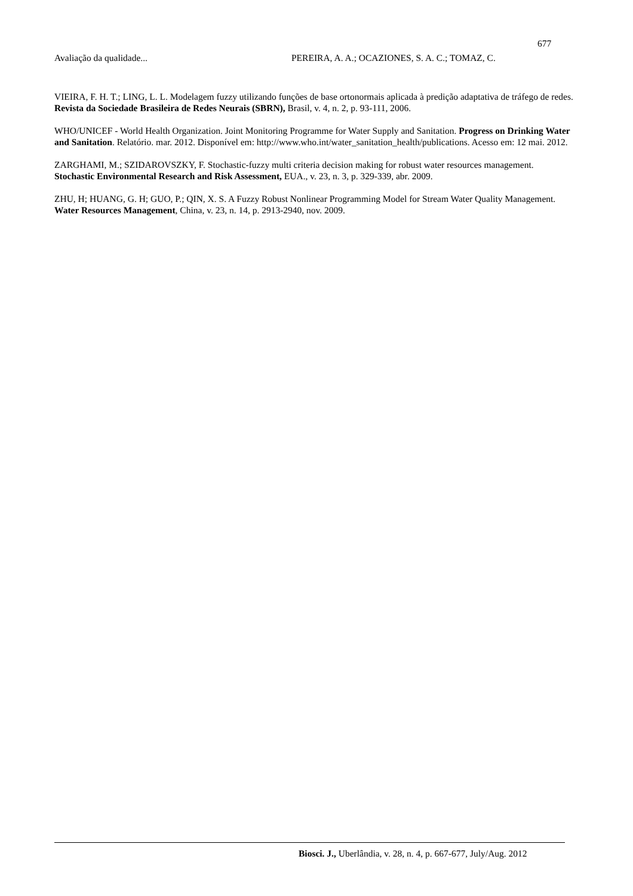677
Avaliação da qualidade... PEREIRA, A. A.; OCAZIONES, S. A. C.; TOMAZ, C.
VIEIRA, F. H. T.; LING, L. L. Modelagem fuzzy utilizando funções de base ortonormais aplicada à predição adaptativa de tráfego de redes. Revista da Sociedade Brasileira de Redes Neurais (SBRN), Brasil, v. 4, n. 2, p. 93-111, 2006.
WHO/UNICEF - World Health Organization. Joint Monitoring Programme for Water Supply and Sanitation. Progress on Drinking Water and Sanitation. Relatório. mar. 2012. Disponível em: http://www.who.int/water_sanitation_health/publications. Acesso em: 12 mai. 2012.
ZARGHAMI, M.; SZIDAROVSZKY, F. Stochastic-fuzzy multi criteria decision making for robust water resources management. Stochastic Environmental Research and Risk Assessment, EUA., v. 23, n. 3, p. 329-339, abr. 2009.
ZHU, H; HUANG, G. H; GUO, P.; QIN, X. S. A Fuzzy Robust Nonlinear Programming Model for Stream Water Quality Management. Water Resources Management, China, v. 23, n. 14, p. 2913-2940, nov. 2009.
Biosci. J., Uberlândia, v. 28, n. 4, p. 667-677, July/Aug. 2012